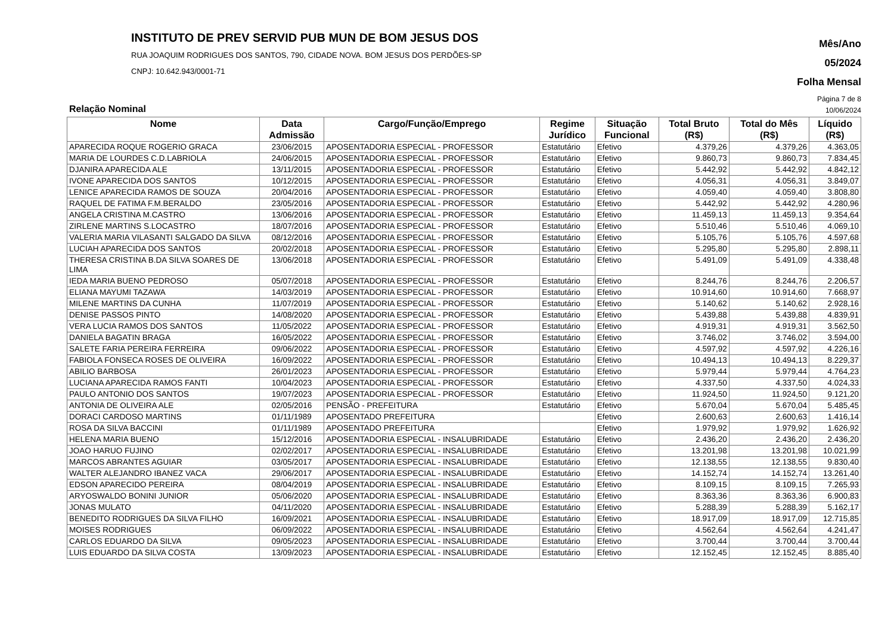INSTITUTO DE PREV SERVID PUB MUN DE BOM JESUS DOS
RUA JOAQUIM RODRIGUES DOS SANTOS, 790, CIDADE NOVA. BOM JESUS DOS PERDÕES-SP
CNPJ: 10.642.943/0001-71
Mês/Ano
05/2024
Folha Mensal
Página 7 de 8
Relação Nominal 10/06/2024
| Nome | Data Admissão | Cargo/Função/Emprego | Regime Jurídico | Situação Funcional | Total Bruto (R$) | Total do Mês (R$) | Líquido (R$) |
| --- | --- | --- | --- | --- | --- | --- | --- |
| APARECIDA ROQUE ROGERIO GRACA | 23/06/2015 | APOSENTADORIA ESPECIAL - PROFESSOR | Estatutário | Efetivo | 4.379,26 | 4.379,26 | 4.363,05 |
| MARIA DE LOURDES C.D.LABRIOLA | 24/06/2015 | APOSENTADORIA ESPECIAL - PROFESSOR | Estatutário | Efetivo | 9.860,73 | 9.860,73 | 7.834,45 |
| DJANIRA APARECIDA ALE | 13/11/2015 | APOSENTADORIA ESPECIAL - PROFESSOR | Estatutário | Efetivo | 5.442,92 | 5.442,92 | 4.842,12 |
| IVONE APARECIDA DOS SANTOS | 10/12/2015 | APOSENTADORIA ESPECIAL - PROFESSOR | Estatutário | Efetivo | 4.056,31 | 4.056,31 | 3.849,07 |
| LENICE APARECIDA RAMOS DE SOUZA | 20/04/2016 | APOSENTADORIA ESPECIAL - PROFESSOR | Estatutário | Efetivo | 4.059,40 | 4.059,40 | 3.808,80 |
| RAQUEL DE FATIMA F.M.BERALDO | 23/05/2016 | APOSENTADORIA ESPECIAL - PROFESSOR | Estatutário | Efetivo | 5.442,92 | 5.442,92 | 4.280,96 |
| ANGELA CRISTINA M.CASTRO | 13/06/2016 | APOSENTADORIA ESPECIAL - PROFESSOR | Estatutário | Efetivo | 11.459,13 | 11.459,13 | 9.354,64 |
| ZIRLENE MARTINS S.LOCASTRO | 18/07/2016 | APOSENTADORIA ESPECIAL - PROFESSOR | Estatutário | Efetivo | 5.510,46 | 5.510,46 | 4.069,10 |
| VALERIA MARIA VILASANTI SALGADO DA SILVA | 08/12/2016 | APOSENTADORIA ESPECIAL - PROFESSOR | Estatutário | Efetivo | 5.105,76 | 5.105,76 | 4.597,68 |
| LUCIAH APARECIDA DOS SANTOS | 20/02/2018 | APOSENTADORIA ESPECIAL - PROFESSOR | Estatutário | Efetivo | 5.295,80 | 5.295,80 | 2.898,11 |
| THERESA CRISTINA B.DA SILVA SOARES DE LIMA | 13/06/2018 | APOSENTADORIA ESPECIAL - PROFESSOR | Estatutário | Efetivo | 5.491,09 | 5.491,09 | 4.338,48 |
| IEDA MARIA BUENO PEDROSO | 05/07/2018 | APOSENTADORIA ESPECIAL - PROFESSOR | Estatutário | Efetivo | 8.244,76 | 8.244,76 | 2.206,57 |
| ELIANA MAYUMI TAZAWA | 14/03/2019 | APOSENTADORIA ESPECIAL - PROFESSOR | Estatutário | Efetivo | 10.914,60 | 10.914,60 | 7.668,97 |
| MILENE MARTINS DA CUNHA | 11/07/2019 | APOSENTADORIA ESPECIAL - PROFESSOR | Estatutário | Efetivo | 5.140,62 | 5.140,62 | 2.928,16 |
| DENISE PASSOS PINTO | 14/08/2020 | APOSENTADORIA ESPECIAL - PROFESSOR | Estatutário | Efetivo | 5.439,88 | 5.439,88 | 4.839,91 |
| VERA LUCIA RAMOS DOS SANTOS | 11/05/2022 | APOSENTADORIA ESPECIAL - PROFESSOR | Estatutário | Efetivo | 4.919,31 | 4.919,31 | 3.562,50 |
| DANIELA BAGATIN BRAGA | 16/05/2022 | APOSENTADORIA ESPECIAL - PROFESSOR | Estatutário | Efetivo | 3.746,02 | 3.746,02 | 3.594,00 |
| SALETE FARIA PEREIRA FERREIRA | 09/06/2022 | APOSENTADORIA ESPECIAL - PROFESSOR | Estatutário | Efetivo | 4.597,92 | 4.597,92 | 4.226,16 |
| FABIOLA FONSECA ROSES DE OLIVEIRA | 16/09/2022 | APOSENTADORIA ESPECIAL - PROFESSOR | Estatutário | Efetivo | 10.494,13 | 10.494,13 | 8.229,37 |
| ABILIO BARBOSA | 26/01/2023 | APOSENTADORIA ESPECIAL - PROFESSOR | Estatutário | Efetivo | 5.979,44 | 5.979,44 | 4.764,23 |
| LUCIANA APARECIDA RAMOS FANTI | 10/04/2023 | APOSENTADORIA ESPECIAL - PROFESSOR | Estatutário | Efetivo | 4.337,50 | 4.337,50 | 4.024,33 |
| PAULO ANTONIO DOS SANTOS | 19/07/2023 | APOSENTADORIA ESPECIAL - PROFESSOR | Estatutário | Efetivo | 11.924,50 | 11.924,50 | 9.121,20 |
| ANTONIA DE OLIVEIRA ALE | 02/05/2016 | PENSÃO - PREFEITURA | Estatutário | Efetivo | 5.670,04 | 5.670,04 | 5.485,45 |
| DORACI CARDOSO MARTINS | 01/11/1989 | APOSENTADO PREFEITURA | | Efetivo | 2.600,63 | 2.600,63 | 1.416,14 |
| ROSA DA SILVA BACCINI | 01/11/1989 | APOSENTADO PREFEITURA | | Efetivo | 1.979,92 | 1.979,92 | 1.626,92 |
| HELENA MARIA BUENO | 15/12/2016 | APOSENTADORIA ESPECIAL - INSALUBRIDADE | Estatutário | Efetivo | 2.436,20 | 2.436,20 | 2.436,20 |
| JOAO HARUO FUJINO | 02/02/2017 | APOSENTADORIA ESPECIAL - INSALUBRIDADE | Estatutário | Efetivo | 13.201,98 | 13.201,98 | 10.021,99 |
| MARCOS ABRANTES AGUIAR | 03/05/2017 | APOSENTADORIA ESPECIAL - INSALUBRIDADE | Estatutário | Efetivo | 12.138,55 | 12.138,55 | 9.830,40 |
| WALTER ALEJANDRO IBANEZ VACA | 29/06/2017 | APOSENTADORIA ESPECIAL - INSALUBRIDADE | Estatutário | Efetivo | 14.152,74 | 14.152,74 | 13.261,40 |
| EDSON APARECIDO PEREIRA | 08/04/2019 | APOSENTADORIA ESPECIAL - INSALUBRIDADE | Estatutário | Efetivo | 8.109,15 | 8.109,15 | 7.265,93 |
| ARYOSWALDO BONINI JUNIOR | 05/06/2020 | APOSENTADORIA ESPECIAL - INSALUBRIDADE | Estatutário | Efetivo | 8.363,36 | 8.363,36 | 6.900,83 |
| JONAS MULATO | 04/11/2020 | APOSENTADORIA ESPECIAL - INSALUBRIDADE | Estatutário | Efetivo | 5.288,39 | 5.288,39 | 5.162,17 |
| BENEDITO RODRIGUES DA SILVA FILHO | 16/09/2021 | APOSENTADORIA ESPECIAL - INSALUBRIDADE | Estatutário | Efetivo | 18.917,09 | 18.917,09 | 12.715,85 |
| MOISES RODRIGUES | 06/09/2022 | APOSENTADORIA ESPECIAL - INSALUBRIDADE | Estatutário | Efetivo | 4.562,64 | 4.562,64 | 4.241,47 |
| CARLOS EDUARDO DA SILVA | 09/05/2023 | APOSENTADORIA ESPECIAL - INSALUBRIDADE | Estatutário | Efetivo | 3.700,44 | 3.700,44 | 3.700,44 |
| LUIS EDUARDO DA SILVA COSTA | 13/09/2023 | APOSENTADORIA ESPECIAL - INSALUBRIDADE | Estatutário | Efetivo | 12.152,45 | 12.152,45 | 8.885,40 |